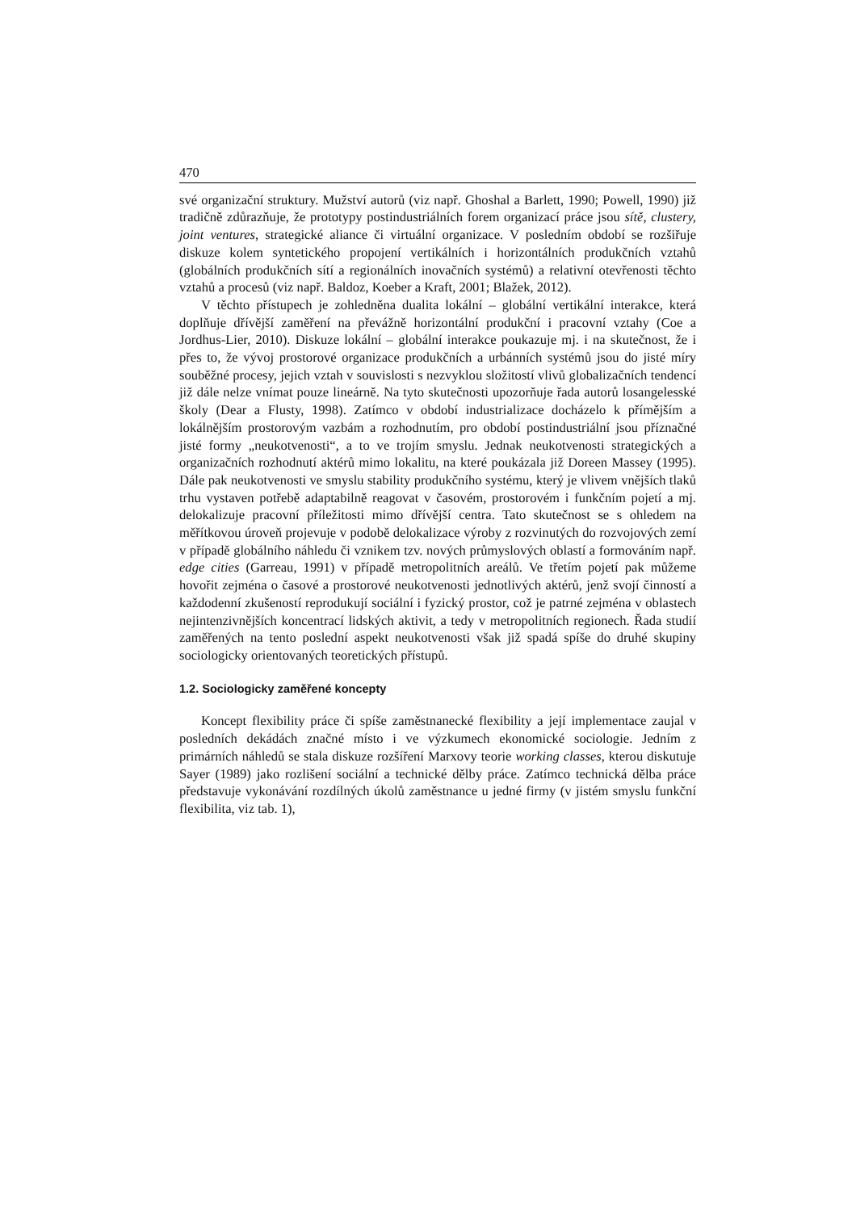470
své organizační struktury. Mužství autorů (viz např. Ghoshal a Barlett, 1990; Powell, 1990) již tradičně zdůrazňuje, že prototypy postindustriálních forem organizací práce jsou sítě, clustery, joint ventures, strategické aliance či virtuální organizace. V posledním období se rozšiřuje diskuze kolem syntetického propojení vertikálních i horizontálních produkčních vztahů (globálních produkčních sítí a regionálních inovačních systémů) a relativní otevřenosti těchto vztahů a procesů (viz např. Baldoz, Koeber a Kraft, 2001; Blažek, 2012).
V těchto přístupech je zohledněna dualita lokální – globální vertikální interakce, která doplňuje dřívější zaměření na převážně horizontální produkční i pracovní vztahy (Coe a Jordhus-Lier, 2010). Diskuze lokální – globální interakce poukazuje mj. i na skutečnost, že i přes to, že vývoj prostorové organizace produkčních a urbánních systémů jsou do jisté míry souběžné procesy, jejich vztah v souvislosti s nezvyklou složitostí vlivů globalizačních tendencí již dále nelze vnímat pouze lineárně. Na tyto skutečnosti upozorňuje řada autorů losangelesské školy (Dear a Flusty, 1998). Zatímco v období industrializace docházelo k přímějším a lokálnějším prostorovým vazbám a rozhodnutím, pro období postindustriální jsou příznačné jisté formy „neukotvenosti“, a to ve trojím smyslu. Jednak neukotvenosti strategických a organizačních rozhodnutí aktérů mimo lokalitu, na které poukázala již Doreen Massey (1995). Dále pak neukotvenosti ve smyslu stability produkčního systému, který je vlivem vnějších tlaků trhu vystaven potřebě adaptabilně reagovat v časovém, prostorovém i funkčním pojetí a mj. delokalizuje pracovní příležitosti mimo dřívější centra. Tato skutečnost se s ohledem na měřítkovou úroveň projevuje v podobě delokalizace výroby z rozvinutých do rozvojových zemí v případě globálního náhledu či vznikem tzv. nových průmyslových oblastí a formováním např. edge cities (Garreau, 1991) v případě metropolitních areálů. Ve třetím pojetí pak můžeme hovořit zejména o časové a prostorové neukotvenosti jednotlivých aktérů, jenž svojí činností a každodenní zkušeností reprodukují sociální i fyzický prostor, což je patrné zejména v oblastech nejintenzivnějších koncentrací lidských aktivit, a tedy v metropolitních regionech. Řada studií zaměřených na tento poslední aspekt neukotvenosti však již spadá spíše do druhé skupiny sociologicky orientovaných teoretických přístupů.
1.2. Sociologicky zaměřené koncepty
Koncept flexibility práce či spíše zaměstnanecké flexibility a její implementace zaujal v posledních dekádách značné místo i ve výzkumech ekonomické sociologie. Jedním z primárních náhledů se stala diskuze rozšíření Marxovy teorie working classes, kterou diskutuje Sayer (1989) jako rozlišení sociální a technické dělby práce. Zatímco technická dělba práce představuje vykonávání rozdílných úkolů zaměstnance u jedné firmy (v jistém smyslu funkční flexibilita, viz tab. 1),